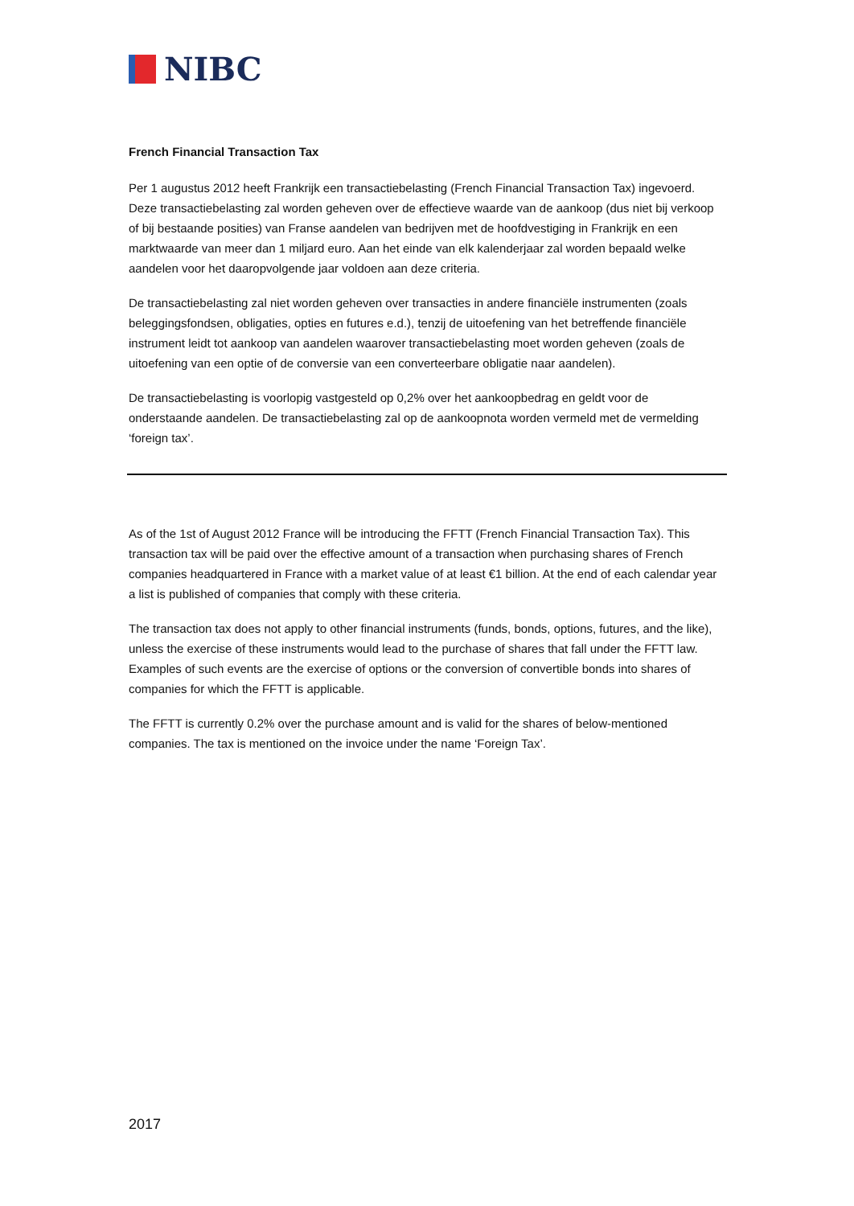NIBC
French Financial Transaction Tax
Per 1 augustus 2012 heeft Frankrijk een transactiebelasting (French Financial Transaction Tax) ingevoerd. Deze transactiebelasting zal worden geheven over de effectieve waarde van de aankoop (dus niet bij verkoop of bij bestaande posities) van Franse aandelen van bedrijven met de hoofdvestiging in Frankrijk en een marktwaarde van meer dan 1 miljard euro. Aan het einde van elk kalenderjaar zal worden bepaald welke aandelen voor het daaropvolgende jaar voldoen aan deze criteria.
De transactiebelasting zal niet worden geheven over transacties in andere financiële instrumenten (zoals beleggingsfondsen, obligaties, opties en futures e.d.), tenzij de uitoefening van het betreffende financiële instrument leidt tot aankoop van aandelen waarover transactiebelasting moet worden geheven (zoals de uitoefening van een optie of de conversie van een converteerbare obligatie naar aandelen).
De transactiebelasting is voorlopig vastgesteld op 0,2% over het aankoopbedrag en geldt voor de onderstaande aandelen. De transactiebelasting zal op de aankoopnota worden vermeld met de vermelding ‘foreign tax’.
As of the 1st of August 2012 France will be introducing the FFTT (French Financial Transaction Tax). This transaction tax will be paid over the effective amount of a transaction when purchasing shares of French companies headquartered in France with a market value of at least €1 billion. At the end of each calendar year a list is published of companies that comply with these criteria.
The transaction tax does not apply to other financial instruments (funds, bonds, options, futures, and the like), unless the exercise of these instruments would lead to the purchase of shares that fall under the FFTT law. Examples of such events are the exercise of options or the conversion of convertible bonds into shares of companies for which the FFTT is applicable.
The FFTT is currently 0.2% over the purchase amount and is valid for the shares of below-mentioned companies. The tax is mentioned on the invoice under the name ‘Foreign Tax’.
2017